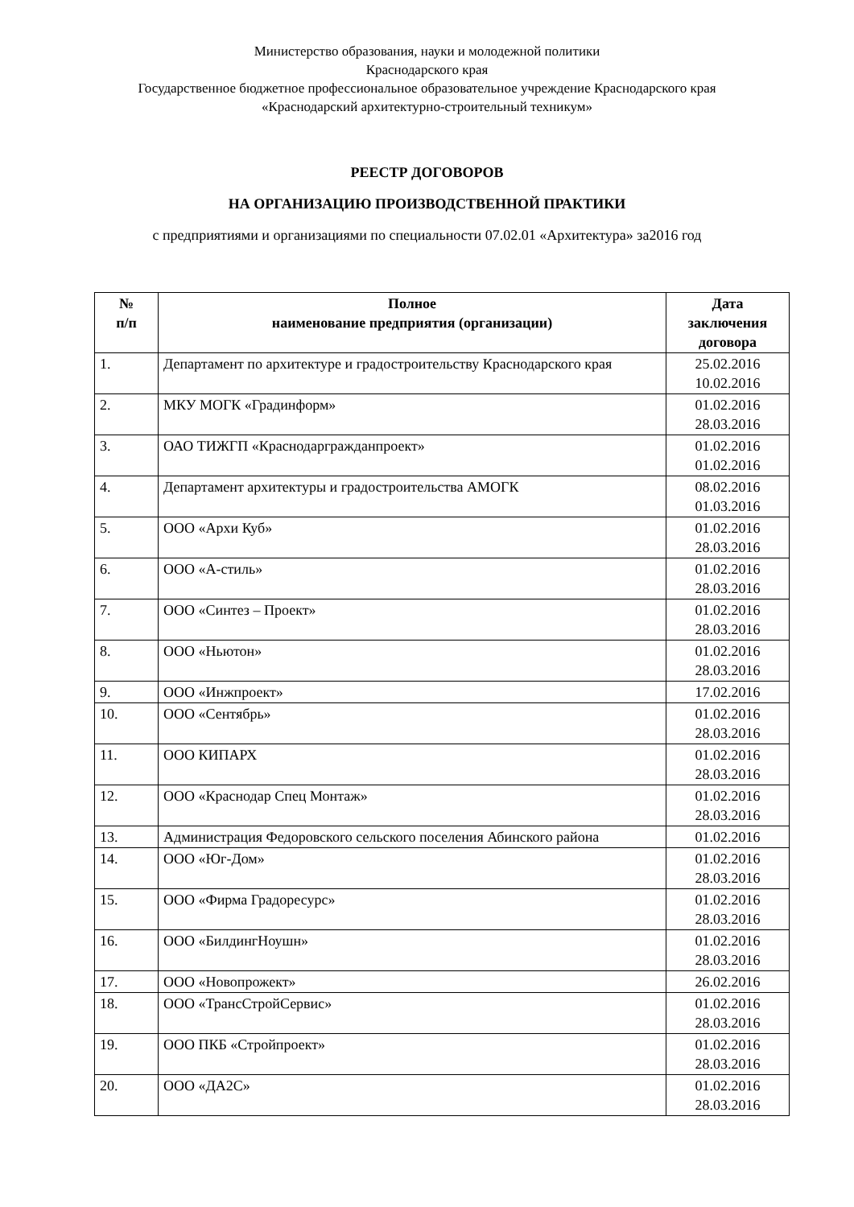Министерство образования, науки и молодежной политики
Краснодарского края
Государственное бюджетное профессиональное образовательное учреждение Краснодарского края
«Краснодарский архитектурно-строительный техникум»
РЕЕСТР ДОГОВОРОВ
НА ОРГАНИЗАЦИЮ ПРОИЗВОДСТВЕННОЙ ПРАКТИКИ
с предприятиями и организациями по специальности 07.02.01 «Архитектура» за2016 год
| № п/п | Полное наименование предприятия (организации) | Дата заключения договора |
| --- | --- | --- |
| 1. | Департамент по архитектуре и градостроительству Краснодарского края | 25.02.2016 10.02.2016 |
| 2. | МКУ МОГК «Градинформ» | 01.02.2016 28.03.2016 |
| 3. | ОАО ТИЖГП «Краснодаргражданпроект» | 01.02.2016 01.02.2016 |
| 4. | Департамент архитектуры и градостроительства АМОГК | 08.02.2016 01.03.2016 |
| 5. | ООО «Архи Куб» | 01.02.2016 28.03.2016 |
| 6. | ООО «А-стиль» | 01.02.2016 28.03.2016 |
| 7. | ООО «Синтез – Проект» | 01.02.2016 28.03.2016 |
| 8. | ООО «Ньютон» | 01.02.2016 28.03.2016 |
| 9. | ООО «Инжпроект» | 17.02.2016 |
| 10. | ООО «Сентябрь» | 01.02.2016 28.03.2016 |
| 11. | ООО КИПАРХ | 01.02.2016 28.03.2016 |
| 12. | ООО «Краснодар Спец Монтаж» | 01.02.2016 28.03.2016 |
| 13. | Администрация Федоровского сельского поселения Абинского района | 01.02.2016 |
| 14. | ООО «Юг-Дом» | 01.02.2016 28.03.2016 |
| 15. | ООО «Фирма Градоресурс» | 01.02.2016 28.03.2016 |
| 16. | ООО «БилдингНоушн» | 01.02.2016 28.03.2016 |
| 17. | ООО «Новопрожект» | 26.02.2016 |
| 18. | ООО «ТрансСтройСервис» | 01.02.2016 28.03.2016 |
| 19. | ООО ПКБ «Стройпроект» | 01.02.2016 28.03.2016 |
| 20. | ООО «ДА2С» | 01.02.2016 28.03.2016 |